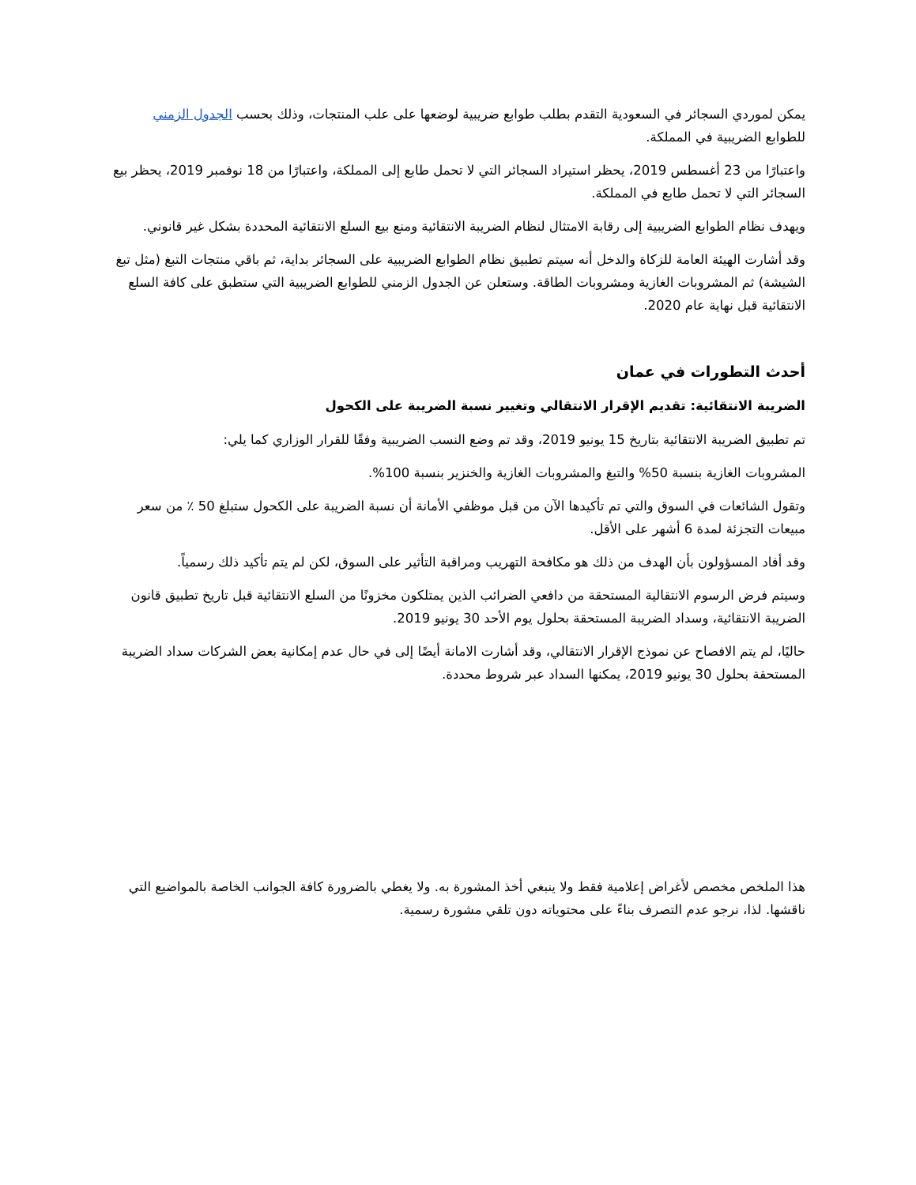يمكن لموردي السجائر في السعودية التقدم بطلب طوابع ضريبية لوضعها على علب المنتجات، وذلك بحسب الجدول الزمني للطوابع الضريبية في المملكة.
واعتبارًا من 23 أغسطس 2019، يحظر استيراد السجائر التي لا تحمل طابع إلى المملكة، واعتبارًا من 18 نوفمبر 2019، يحظر بيع السجائر التي لا تحمل طابع في المملكة.
ويهدف نظام الطوابع الضريبية إلى رقابة الامتثال لنظام الضريبة الانتقائية ومنع بيع السلع الانتقائية المحددة بشكل غير قانوني.
وقد أشارت الهيئة العامة للزكاة والدخل أنه سيتم تطبيق نظام الطوابع الضريبية على السجائر بداية، ثم باقي منتجات التبغ (مثل تبغ الشيشة) ثم المشروبات الغازية ومشروبات الطاقة. وستعلن عن الجدول الزمني للطوابع الضريبية التي ستطبق على كافة السلع الانتقائية قبل نهاية عام 2020.
أحدث التطورات في عمان
الضريبة الانتقائية: تقديم الإقرار الانتقالي وتغيير نسبة الضريبة على الكحول
تم تطبيق الضريبة الانتقائية بتاريخ 15 يونيو 2019، وقد تم وضع النسب الضريبية وفقًا للقرار الوزاري كما يلي:
المشروبات الغازية بنسبة 50% والتبغ والمشروبات الغازية والخنزير بنسبة 100%.
وتقول الشائعات في السوق والتي تم تأكيدها الآن من قبل موظفي الأمانة أن نسبة الضريبة على الكحول ستبلغ 50 ٪ من سعر مبيعات التجزئة لمدة 6 أشهر على الأقل.
وقد أفاد المسؤولون بأن الهدف من ذلك هو مكافحة التهريب ومراقبة التأثير على السوق، لكن لم يتم تأكيد ذلك رسمياً.
وسيتم فرض الرسوم الانتقالية المستحقة من دافعي الضرائب الذين يمتلكون مخزونًا من السلع الانتقائية قبل تاريخ تطبيق قانون الضريبة الانتقائية، وسداد الضريبة المستحقة بحلول يوم الأحد 30 يونيو 2019.
حاليًا، لم يتم الافصاح عن نموذج الإقرار الانتقالي، وقد أشارت الامانة أيضًا إلى في حال عدم إمكانية بعض الشركات سداد الضريبة المستحقة بحلول 30 يونيو 2019، يمكنها السداد عبر شروط محددة.
هذا الملخص مخصص لأغراض إعلامية فقط ولا ينبغي أخذ المشورة به. ولا يغطي بالضرورة كافة الجوانب الخاصة بالمواضيع التي ناقشها. لذا، نرجو عدم التصرف بناءً على محتوياته دون تلقي مشورة رسمية.